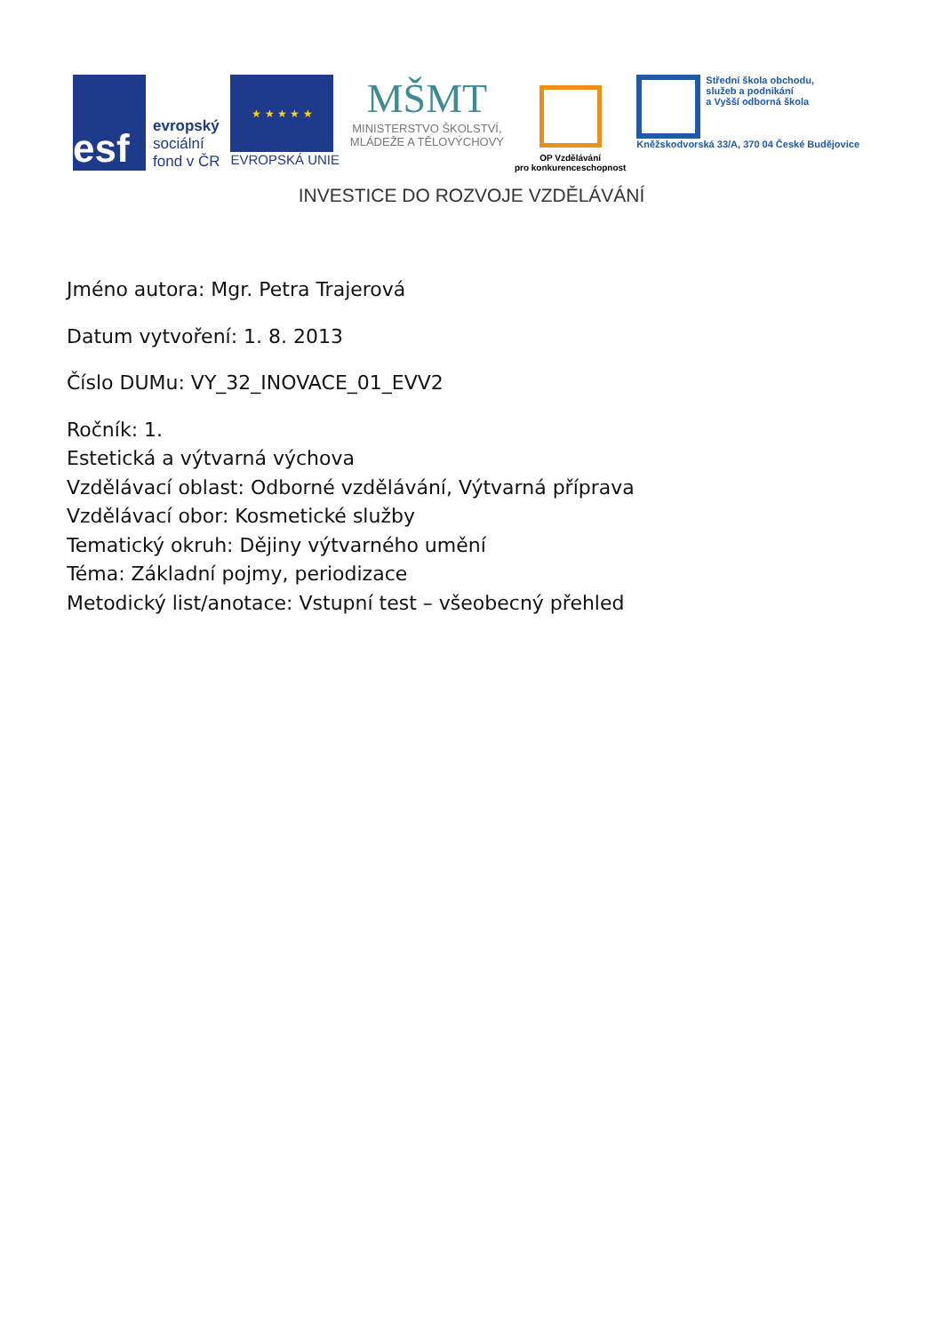esf
evropský
sociální
fond v ČR
★ ★ ★ ★ ★
EVROPSKÁ UNIE
MŠMT
MINISTERSTVO ŠKOLSTVÍ,
MLÁDEŽE A TĚLOVÝCHOVY
OP Vzdělávání
pro konkurenceschopnost
Střední škola obchodu,
služeb a podnikání
a Vyšší odborná škola
Kněžskodvorská 33/A, 370 04 České Budějovice
INVESTICE DO ROZVOJE VZDĚLÁVÁNÍ
Jméno autora: Mgr. Petra Trajerová
Datum vytvoření: 1. 8. 2013
Číslo DUMu: VY_32_INOVACE_01_EVV2
Ročník: 1.
Estetická a výtvarná výchova
Vzdělávací oblast: Odborné vzdělávání, Výtvarná příprava
Vzdělávací obor: Kosmetické služby
Tematický okruh: Dějiny výtvarného umění
Téma: Základní pojmy, periodizace
Metodický list/anotace: Vstupní test – všeobecný přehled